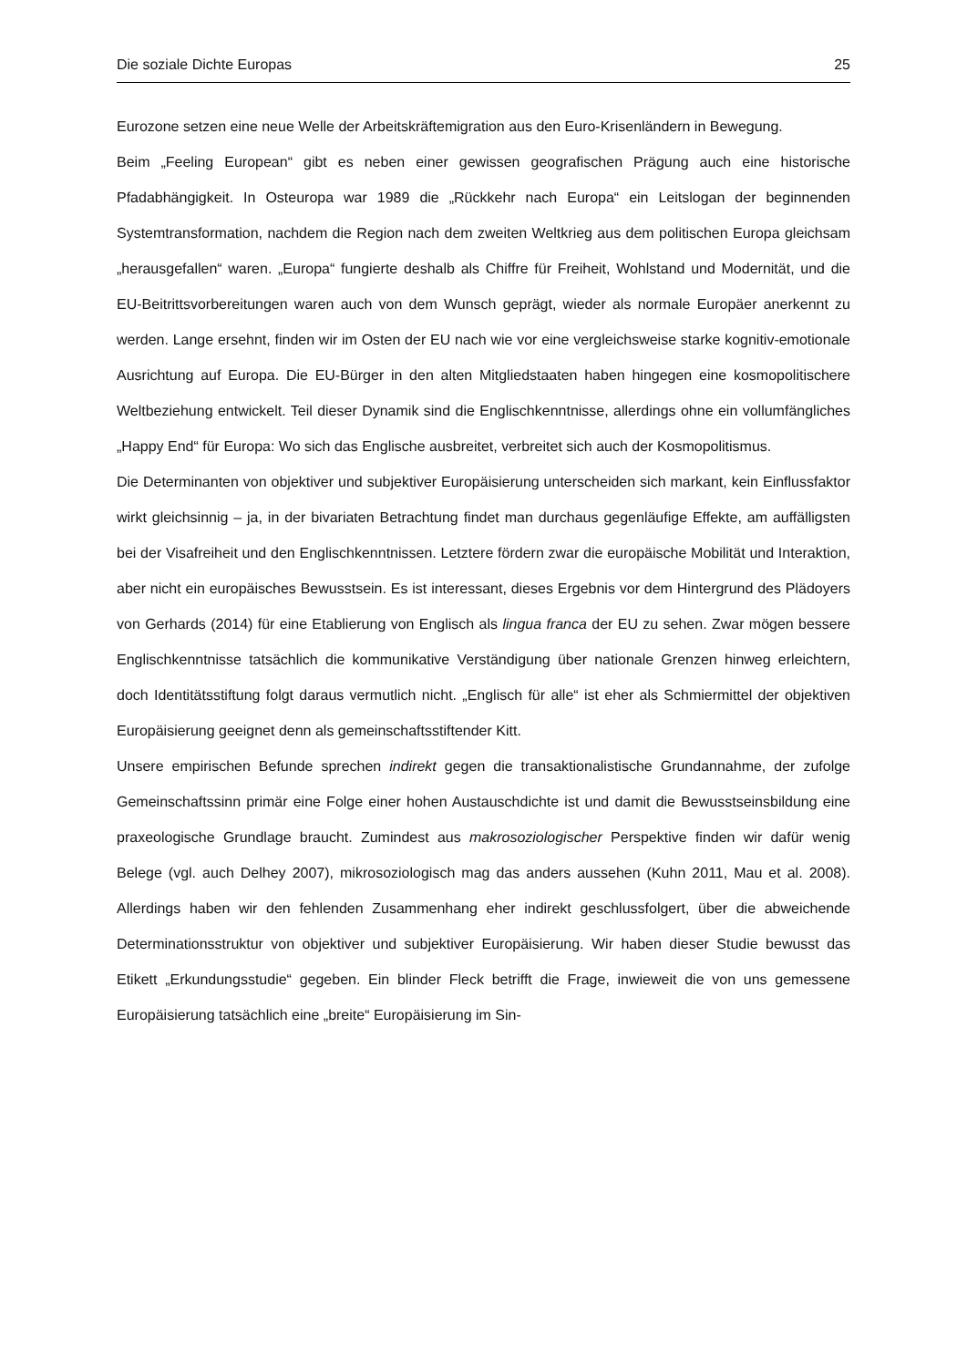Die soziale Dichte Europas 25
Eurozone setzen eine neue Welle der Arbeitskräftemigration aus den Euro-Krisenländern in Bewegung.
Beim „Feeling European“ gibt es neben einer gewissen geografischen Prägung auch eine historische Pfadabhängigkeit. In Osteuropa war 1989 die „Rückkehr nach Europa“ ein Leitslogan der beginnenden Systemtransformation, nachdem die Region nach dem zweiten Weltkrieg aus dem politischen Europa gleichsam „herausgefallen“ waren. „Europa“ fungierte deshalb als Chiffre für Freiheit, Wohlstand und Modernität, und die EU-Beitrittsvorbereitungen waren auch von dem Wunsch geprägt, wieder als normale Europäer anerkennt zu werden. Lange ersehnt, finden wir im Osten der EU nach wie vor eine vergleichsweise starke kognitiv-emotionale Ausrichtung auf Europa. Die EU-Bürger in den alten Mitgliedstaaten haben hingegen eine kosmopolitischere Weltbeziehung entwickelt. Teil dieser Dynamik sind die Englischkenntnisse, allerdings ohne ein vollumfängliches „Happy End“ für Europa: Wo sich das Englische ausbreitet, verbreitet sich auch der Kosmopolitismus.
Die Determinanten von objektiver und subjektiver Europäisierung unterscheiden sich markant, kein Einflussfaktor wirkt gleichsinnig – ja, in der bivariaten Betrachtung findet man durchaus gegenläufige Effekte, am auffälligsten bei der Visafreiheit und den Englischkenntnissen. Letztere fördern zwar die europäische Mobilität und Interaktion, aber nicht ein europäisches Bewusstsein. Es ist interessant, dieses Ergebnis vor dem Hintergrund des Plädoyers von Gerhards (2014) für eine Etablierung von Englisch als lingua franca der EU zu sehen. Zwar mögen bessere Englischkenntnisse tatsächlich die kommunikative Verständigung über nationale Grenzen hinweg erleichtern, doch Identitätsstiftung folgt daraus vermutlich nicht. „Englisch für alle“ ist eher als Schmiermittel der objektiven Europäisierung geeignet denn als gemeinschaftsstiftender Kitt.
Unsere empirischen Befunde sprechen indirekt gegen die transaktionalistische Grundannahme, der zufolge Gemeinschaftssinn primär eine Folge einer hohen Austauschdichte ist und damit die Bewusstseinsbildung eine praxeologische Grundlage braucht. Zumindest aus makrosoziologischer Perspektive finden wir dafür wenig Belege (vgl. auch Delhey 2007), mikrosoziologisch mag das anders aussehen (Kuhn 2011, Mau et al. 2008). Allerdings haben wir den fehlenden Zusammenhang eher indirekt geschlussfolgert, über die abweichende Determinationsstruktur von objektiver und subjektiver Europäisierung. Wir haben dieser Studie bewusst das Etikett „Erkundungsstudie“ gegeben. Ein blinder Fleck betrifft die Frage, inwieweit die von uns gemessene Europäisierung tatsächlich eine „breite“ Europäisierung im Sin-